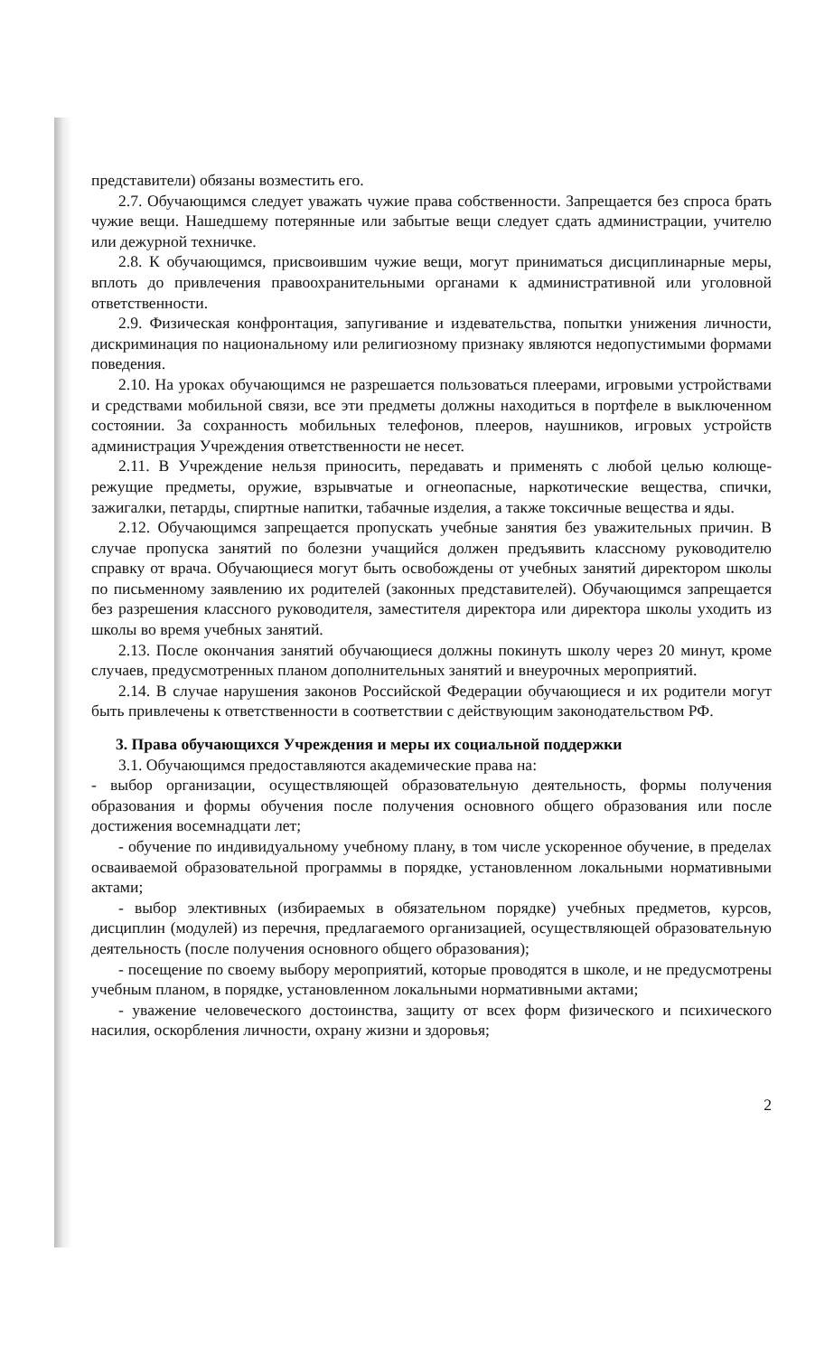представители) обязаны возместить его.
2.7. Обучающимся следует уважать чужие права собственности. Запрещается без спроса брать чужие вещи. Нашедшему потерянные или забытые вещи следует сдать администрации, учителю или дежурной техничке.
2.8. К обучающимся, присвоившим чужие вещи, могут приниматься дисциплинарные меры, вплоть до привлечения правоохранительными органами к административной или уголовной ответственности.
2.9. Физическая конфронтация, запугивание и издевательства, попытки унижения личности, дискриминация по национальному или религиозному признаку являются недопустимыми формами поведения.
2.10. На уроках обучающимся не разрешается пользоваться плеерами, игровыми устройствами и средствами мобильной связи, все эти предметы должны находиться в портфеле в выключенном состоянии. За сохранность мобильных телефонов, плееров, наушников, игровых устройств администрация Учреждения ответственности не несет.
2.11. В Учреждение нельзя приносить, передавать и применять с любой целью колюще-режущие предметы, оружие, взрывчатые и огнеопасные, наркотические вещества, спички, зажигалки, петарды, спиртные напитки, табачные изделия, а также токсичные вещества и яды.
2.12. Обучающимся запрещается пропускать учебные занятия без уважительных причин. В случае пропуска занятий по болезни учащийся должен предъявить классному руководителю справку от врача. Обучающиеся могут быть освобождены от учебных занятий директором школы по письменному заявлению их родителей (законных представителей). Обучающимся запрещается без разрешения классного руководителя, заместителя директора или директора школы уходить из школы во время учебных занятий.
2.13. После окончания занятий обучающиеся должны покинуть школу через 20 минут, кроме случаев, предусмотренных планом дополнительных занятий и внеурочных мероприятий.
2.14. В случае нарушения законов Российской Федерации обучающиеся и их родители могут быть привлечены к ответственности в соответствии с действующим законодательством РФ.
3. Права обучающихся Учреждения и меры их социальной поддержки
3.1. Обучающимся предоставляются академические права на:
- выбор организации, осуществляющей образовательную деятельность, формы получения образования и формы обучения после получения основного общего образования или после достижения восемнадцати лет;
- обучение по индивидуальному учебному плану, в том числе ускоренное обучение, в пределах осваиваемой образовательной программы в порядке, установленном локальными нормативными актами;
- выбор элективных (избираемых в обязательном порядке) учебных предметов, курсов, дисциплин (модулей) из перечня, предлагаемого организацией, осуществляющей образовательную деятельность (после получения основного общего образования);
- посещение по своему выбору мероприятий, которые проводятся в школе, и не предусмотрены учебным планом, в порядке, установленном локальными нормативными актами;
- уважение человеческого достоинства, защиту от всех форм физического и психического насилия, оскорбления личности, охрану жизни и здоровья;
2